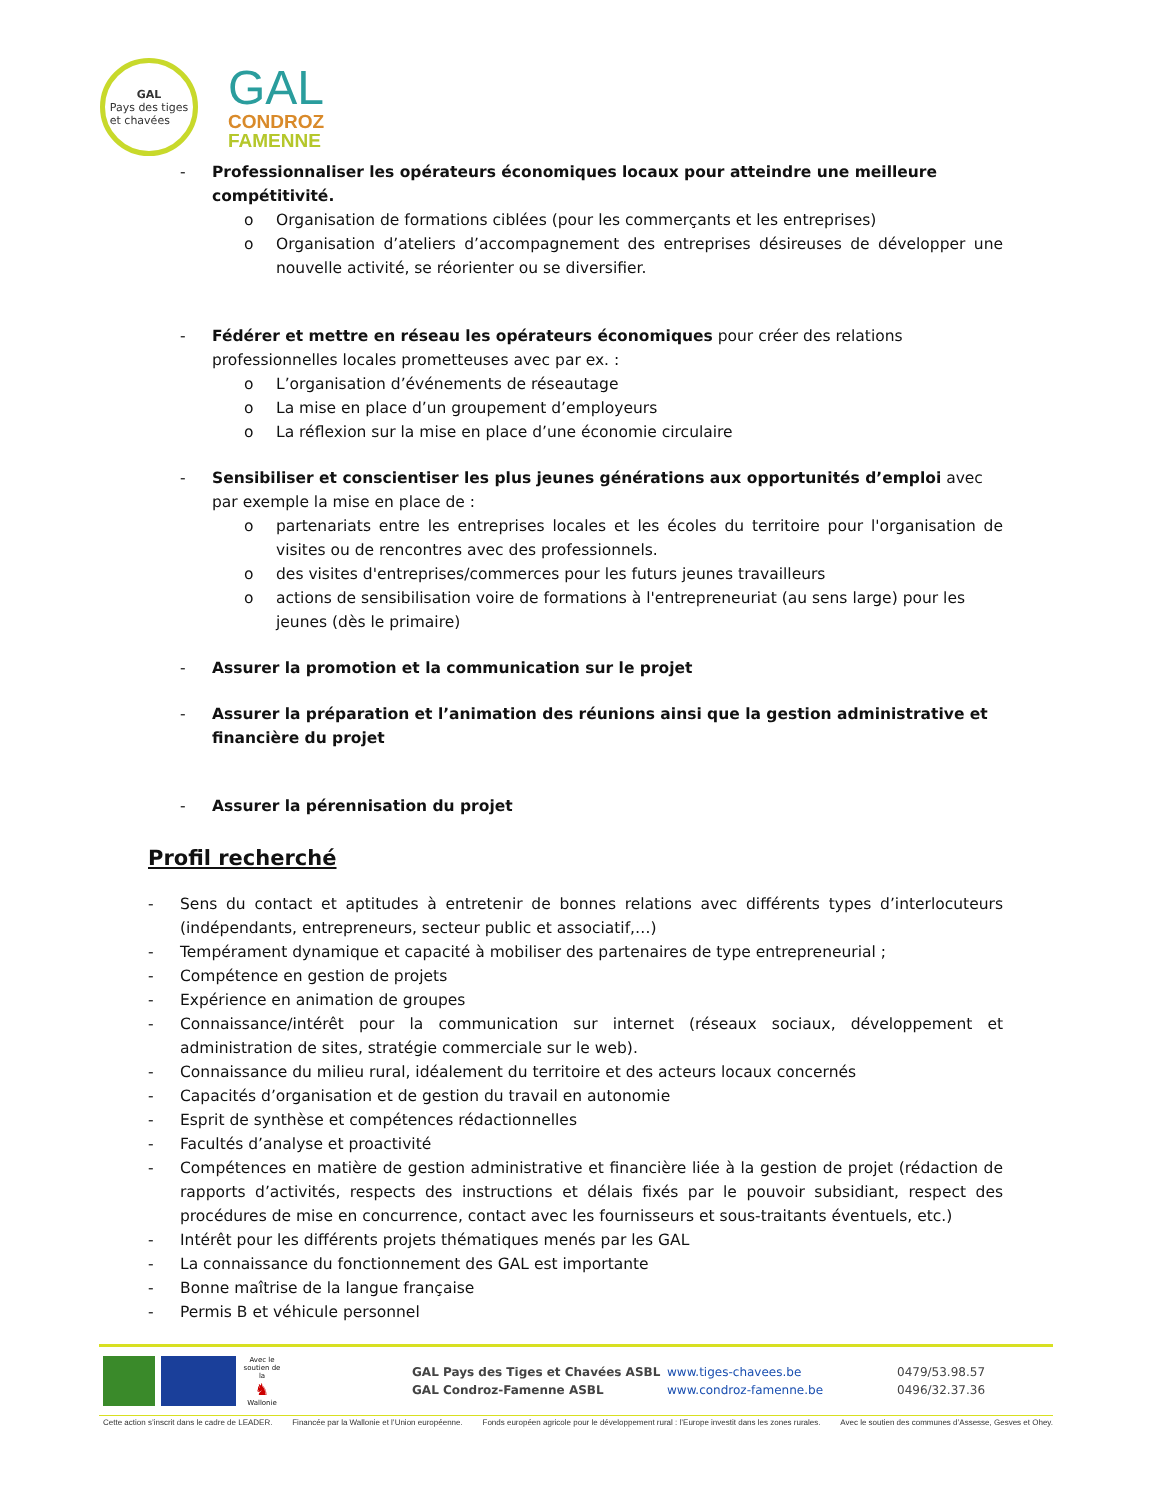GAL
Pays des tiges
et chavées
GAL
CONDROZ
FAMENNE
- Professionnaliser les opérateurs économiques locaux pour atteindre une meilleure compétitivité.
o Organisation de formations ciblées (pour les commerçants et les entreprises)
o Organisation d’ateliers d’accompagnement des entreprises désireuses de développer une nouvelle activité, se réorienter ou se diversifier.
- Fédérer et mettre en réseau les opérateurs économiques pour créer des relations professionnelles locales prometteuses avec par ex. :
o L’organisation d’événements de réseautage
o La mise en place d’un groupement d’employeurs
o La réflexion sur la mise en place d’une économie circulaire
- Sensibiliser et conscientiser les plus jeunes générations aux opportunités d’emploi avec par exemple la mise en place de :
o partenariats entre les entreprises locales et les écoles du territoire pour l'organisation de visites ou de rencontres avec des professionnels.
o des visites d'entreprises/commerces pour les futurs jeunes travailleurs
o actions de sensibilisation voire de formations à l'entrepreneuriat (au sens large) pour les jeunes (dès le primaire)
- Assurer la promotion et la communication sur le projet
- Assurer la préparation et l’animation des réunions ainsi que la gestion administrative et financière du projet
- Assurer la pérennisation du projet
Profil recherché
- Sens du contact et aptitudes à entretenir de bonnes relations avec différents types d’interlocuteurs (indépendants, entrepreneurs, secteur public et associatif,…)
- Tempérament dynamique et capacité à mobiliser des partenaires de type entrepreneurial ;
- Compétence en gestion de projets
- Expérience en animation de groupes
- Connaissance/intérêt pour la communication sur internet (réseaux sociaux, développement et administration de sites, stratégie commerciale sur le web).
- Connaissance du milieu rural, idéalement du territoire et des acteurs locaux concernés
- Capacités d’organisation et de gestion du travail en autonomie
- Esprit de synthèse et compétences rédactionnelles
- Facultés d’analyse et proactivité
- Compétences en matière de gestion administrative et financière liée à la gestion de projet (rédaction de rapports d’activités, respects des instructions et délais fixés par le pouvoir subsidiant, respect des procédures de mise en concurrence, contact avec les fournisseurs et sous-traitants éventuels, etc.)
- Intérêt pour les différents projets thématiques menés par les GAL
- La connaissance du fonctionnement des GAL est importante
- Bonne maîtrise de la langue française
- Permis B et véhicule personnel
Avec le soutien de la
♞
Wallonie
GAL Pays des Tiges et Chavées ASBL
GAL Condroz-Famenne ASBL
www.tiges-chavees.be
www.condroz-famenne.be
0479/53.98.57
0496/32.37.36
Cette action s’inscrit dans le cadre de LEADER. Financée par la Wallonie et l’Union européenne. Fonds européen agricole pour le développement rural : l’Europe investit dans les zones rurales. Avec le soutien des communes d’Assesse, Gesves et Ohey.